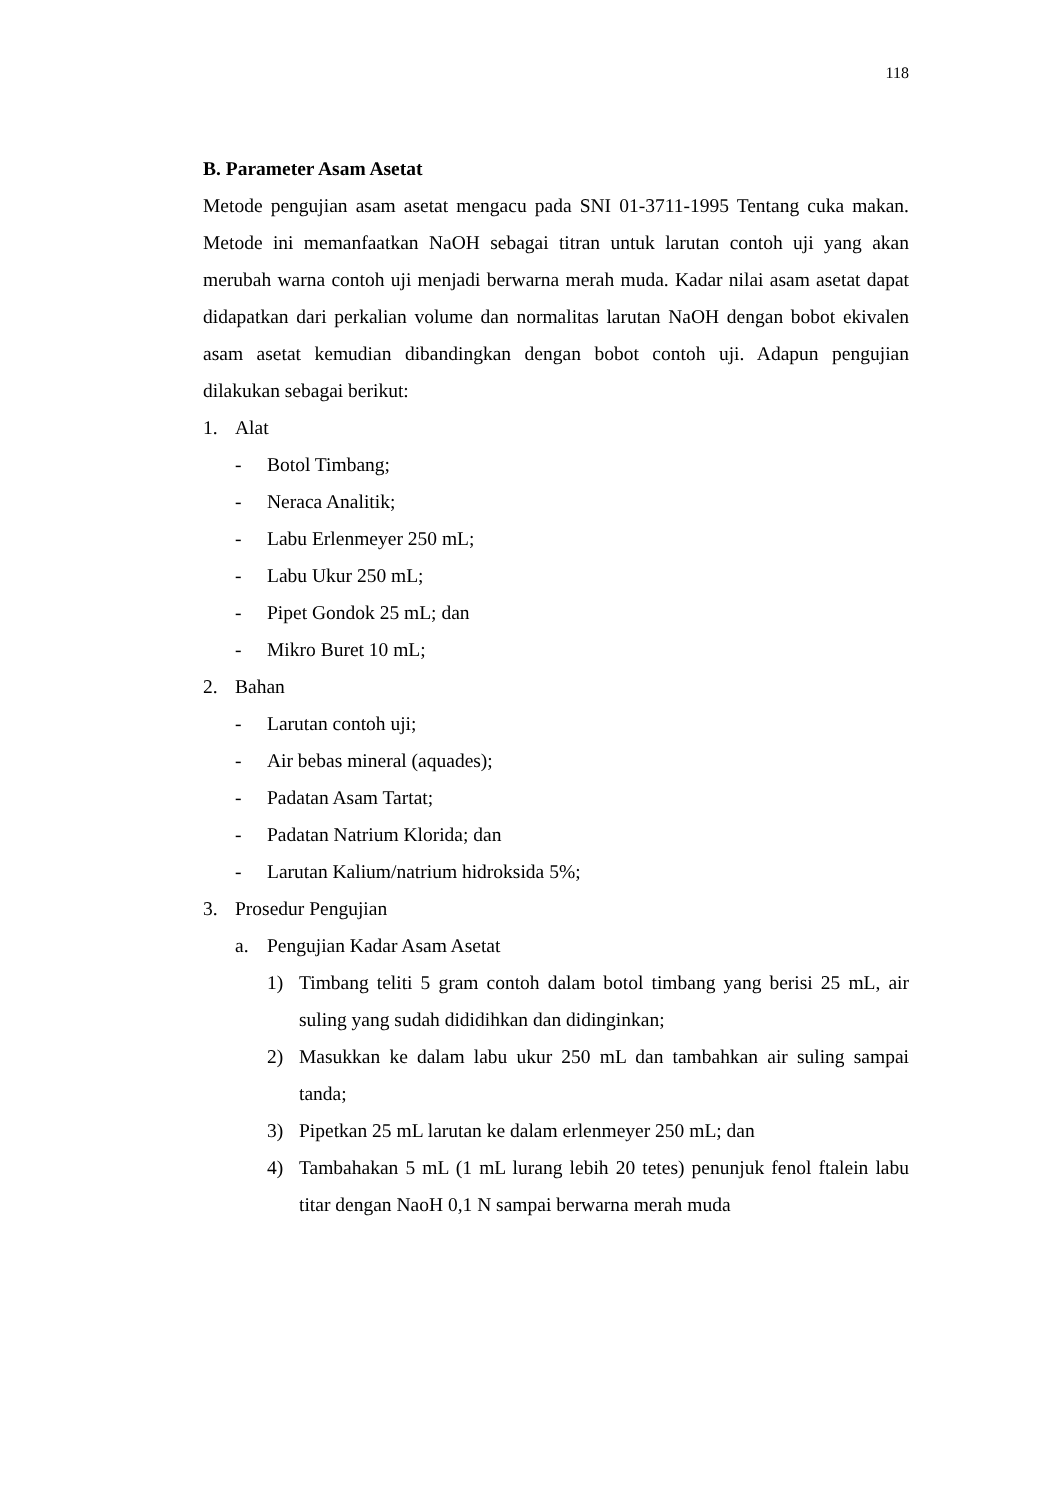118
B. Parameter Asam Asetat
Metode pengujian asam asetat mengacu pada SNI 01-3711-1995 Tentang cuka makan. Metode ini memanfaatkan NaOH sebagai titran untuk larutan contoh uji yang akan merubah warna contoh uji menjadi berwarna merah muda. Kadar nilai asam asetat dapat didapatkan dari perkalian volume dan normalitas larutan NaOH dengan bobot ekivalen asam asetat kemudian dibandingkan dengan bobot contoh uji. Adapun pengujian dilakukan sebagai berikut:
1. Alat
- Botol Timbang;
- Neraca Analitik;
- Labu Erlenmeyer 250 mL;
- Labu Ukur 250 mL;
- Pipet Gondok 25 mL; dan
- Mikro Buret 10 mL;
2. Bahan
- Larutan contoh uji;
- Air bebas mineral (aquades);
- Padatan Asam Tartat;
- Padatan Natrium Klorida; dan
- Larutan Kalium/natrium hidroksida 5%;
3. Prosedur Pengujian
a. Pengujian Kadar Asam Asetat
1) Timbang teliti 5 gram contoh dalam botol timbang yang berisi 25 mL, air suling yang sudah dididihkan dan didinginkan;
2) Masukkan ke dalam labu ukur 250 mL dan tambahkan air suling sampai tanda;
3) Pipetkan 25 mL larutan ke dalam erlenmeyer 250 mL; dan
4) Tambahakan 5 mL (1 mL lurang lebih 20 tetes) penunjuk fenol ftalein labu titar dengan NaoH 0,1 N sampai berwarna merah muda